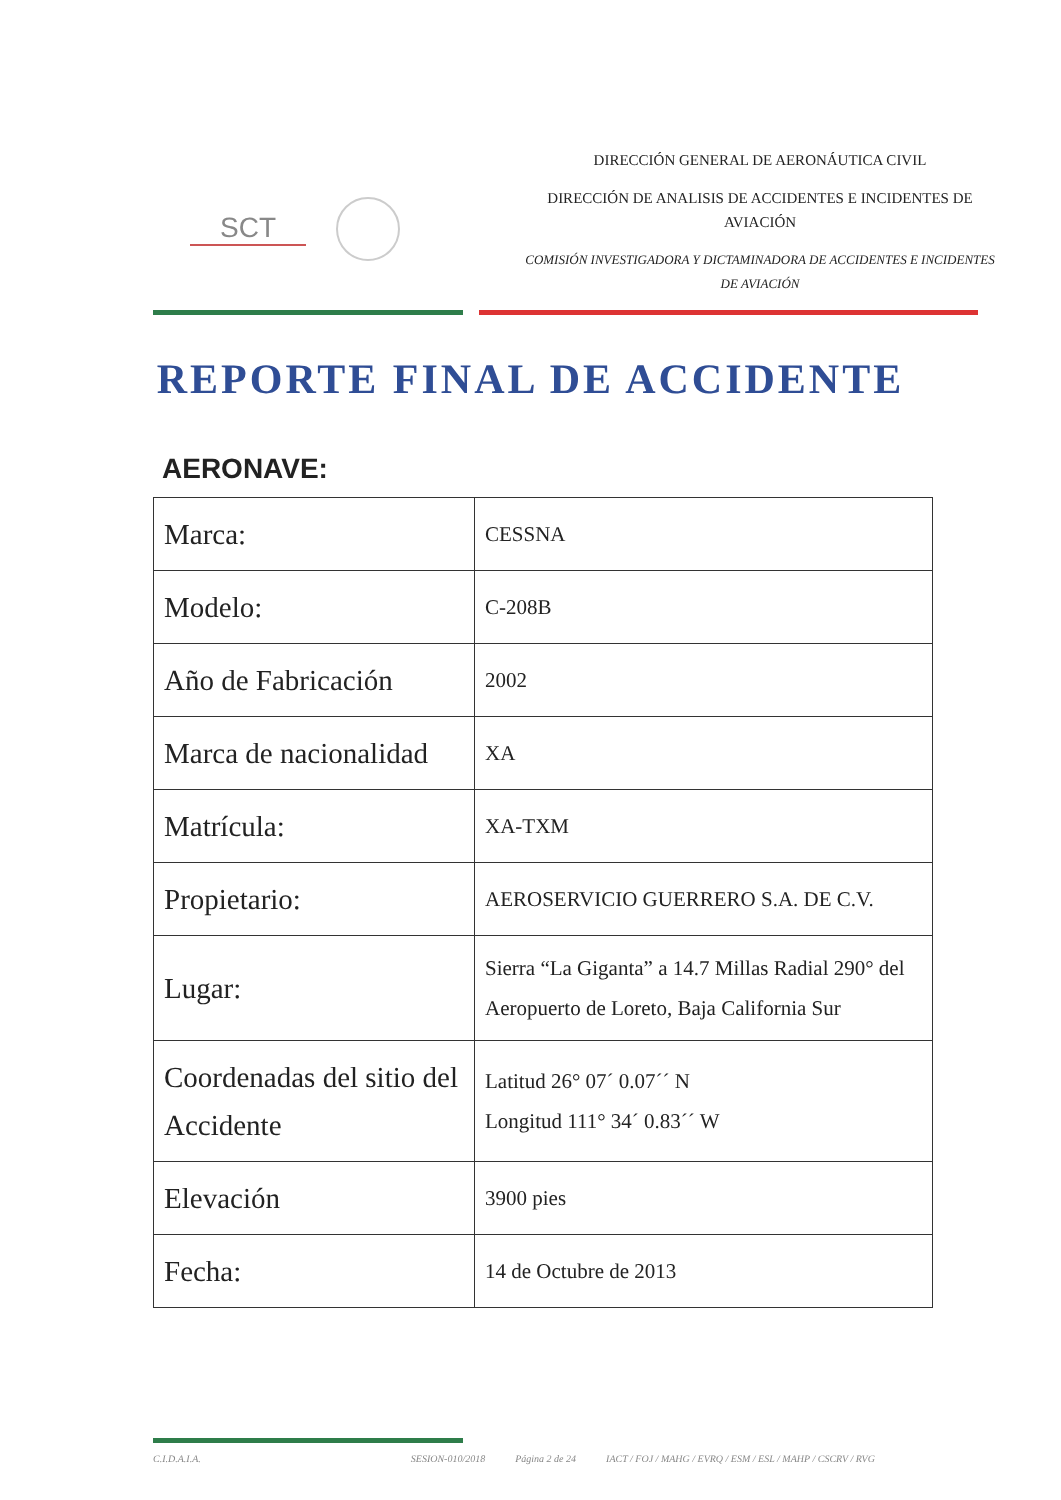SCT
DIRECCIÓN GENERAL DE AERONÁUTICA CIVIL
DIRECCIÓN DE ANALISIS DE ACCIDENTES E INCIDENTES DE AVIACIÓN
COMISIÓN INVESTIGADORA Y DICTAMINADORA DE ACCIDENTES E INCIDENTES DE AVIACIÓN
REPORTE FINAL DE ACCIDENTE
AERONAVE:
| Marca: | CESSNA |
| Modelo: | C-208B |
| Año de Fabricación | 2002 |
| Marca de nacionalidad | XA |
| Matrícula: | XA-TXM |
| Propietario: | AEROSERVICIO GUERRERO S.A. DE C.V. |
| Lugar: | Sierra “La Giganta” a 14.7 Millas Radial 290° del Aeropuerto de Loreto, Baja California Sur |
| Coordenadas del sitio del Accidente | Latitud 26° 07´ 0.07´´ N Longitud 111° 34´ 0.83´´ W |
| Elevación | 3900 pies |
| Fecha: | 14 de Octubre de 2013 |
C.I.D.A.I.A. SESION-010/2018 Página 2 de 24 IACT / FOJ / MAHG / EVRQ / ESM / ESL / MAHP / CSCRV / RVG